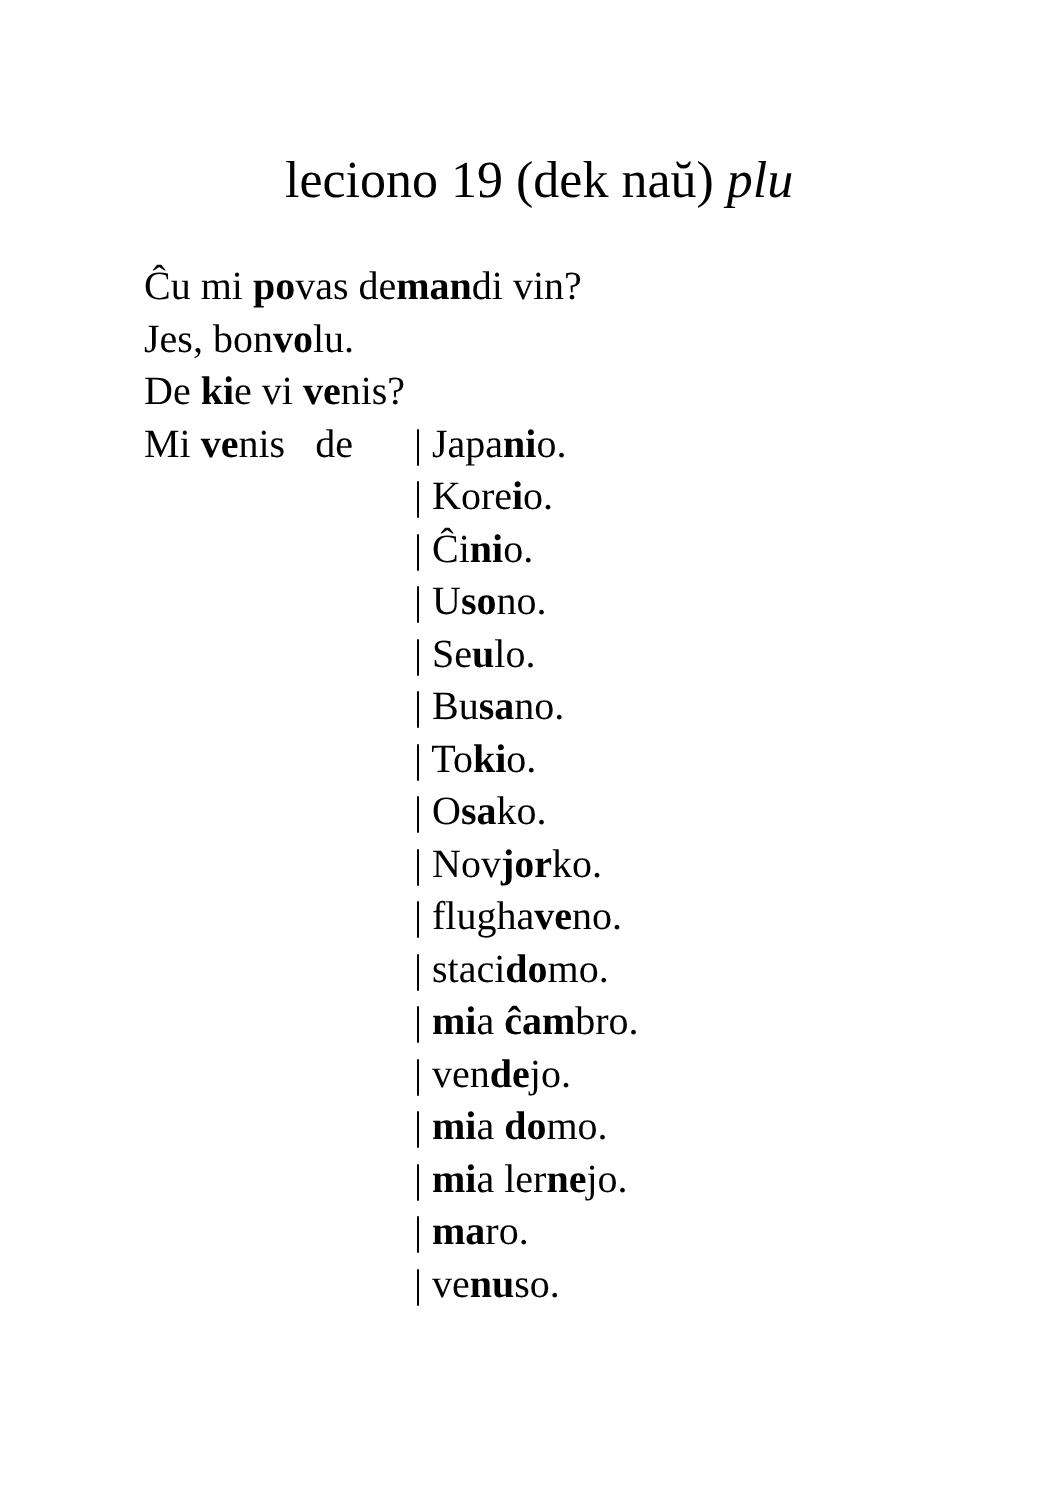leciono 19 (dek naŭ) plu
Ĉu mi povas demandi vin?
Jes, bonvolu.
De kie vi venis?
Mi venis de
| Japanio.
| Koreio.
| Ĉinio.
| Usono.
| Seulo.
| Busano.
| Tokio.
| Osako.
| Novjorko.
| flughaveno.
| stacidomo.
| mia ĉambro.
| vendejo.
| mia domo.
| mia lernejo.
| maro.
| venuso.